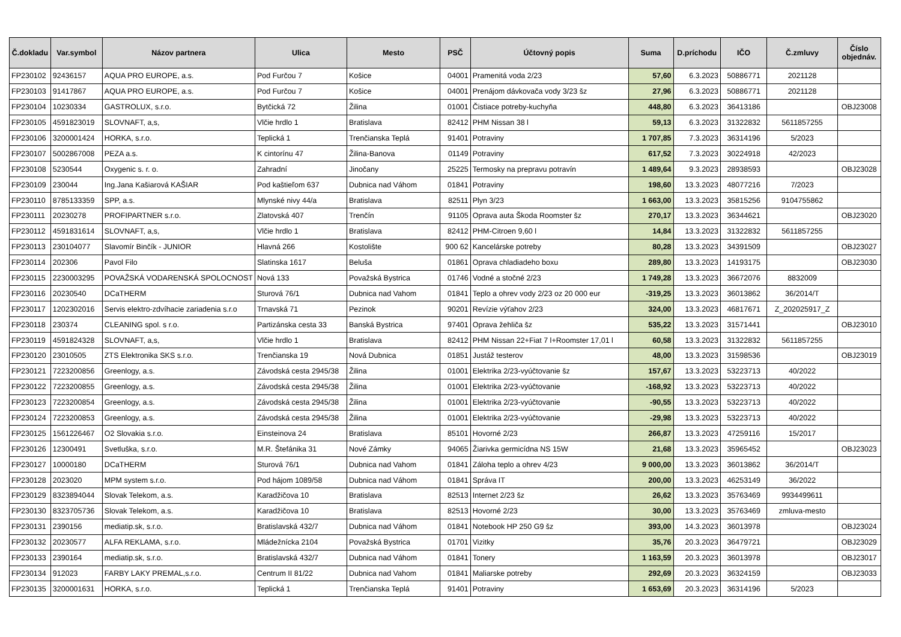| Č.dokladu | Var.symbol | Názov partnera | Ulica | Mesto | PSČ | Účtovný popis | Suma | D.príchodu | IČO | Č.zmluvy | Číslo objednáv. |
| --- | --- | --- | --- | --- | --- | --- | --- | --- | --- | --- | --- |
| FP230102 | 92436157 | AQUA PRO EUROPE, a.s. | Pod Furčou 7 | Košice | 04001 | Pramenitá voda 2/23 | 57,60 | 6.3.2023 | 50886771 | 2021128 | |
| FP230103 | 91417867 | AQUA PRO EUROPE, a.s. | Pod Furčou 7 | Košice | 04001 | Prenájom dávkovača vody 3/23 šz | 27,96 | 6.3.2023 | 50886771 | 2021128 | |
| FP230104 | 10230334 | GASTROLUX, s.r.o. | Bytčická 72 | Žilina | 01001 | Čistiace potreby-kuchyňa | 448,80 | 6.3.2023 | 36413186 | | OBJ23008 |
| FP230105 | 4591823019 | SLOVNAFT, a,s, | Vlčie hrdlo 1 | Bratislava | 82412 | PHM Nissan 38 l | 59,13 | 6.3.2023 | 31322832 | 5611857255 | |
| FP230106 | 3200001424 | HORKA, s.r.o. | Teplická 1 | Trenčianska Teplá | 91401 | Potraviny | 1 707,85 | 7.3.2023 | 36314196 | 5/2023 | |
| FP230107 | 5002867008 | PEZA a.s. | K cintorínu 47 | Žilina-Banova | 01149 | Potraviny | 617,52 | 7.3.2023 | 30224918 | 42/2023 | |
| FP230108 | 5230544 | Oxygenic s. r. o. | Zahradní | Jinočany | 25225 | Termosky na prepravu potravín | 1 489,64 | 9.3.2023 | 28938593 | | OBJ23028 |
| FP230109 | 230044 | Ing.Jana Kašiarová KAŠIAR | Pod kaštieľom 637 | Dubnica nad Váhom | 01841 | Potraviny | 198,60 | 13.3.2023 | 48077216 | 7/2023 | |
| FP230110 | 8785133359 | SPP, a.s. | Mlynské nivy 44/a | Bratislava | 82511 | Plyn 3/23 | 1 663,00 | 13.3.2023 | 35815256 | 9104755862 | |
| FP230111 | 20230278 | PROFIPARTNER s.r.o. | Zlatovská 407 | Trenčín | 91105 | Oprava auta Škoda Roomster šz | 270,17 | 13.3.2023 | 36344621 | | OBJ23020 |
| FP230112 | 4591831614 | SLOVNAFT, a,s, | Vlčie hrdlo 1 | Bratislava | 82412 | PHM-Citroen 9,60 l | 14,84 | 13.3.2023 | 31322832 | 5611857255 | |
| FP230113 | 230104077 | Slavomír Binčík - JUNIOR | Hlavná 266 | Kostolište | 900 62 | Kancelárske potreby | 80,28 | 13.3.2023 | 34391509 | | OBJ23027 |
| FP230114 | 202306 | Pavol Filo | Slatinska 1617 | Beluša | 01861 | Oprava chladiadeho boxu | 289,80 | 13.3.2023 | 14193175 | | OBJ23030 |
| FP230115 | 2230003295 | POVAŽSKÁ VODARENSKÁ SPOLOCNOST | Nová 133 | Považská Bystrica | 01746 | Vodné a stočné 2/23 | 1 749,28 | 13.3.2023 | 36672076 | 8832009 | |
| FP230116 | 20230540 | DCaTHERM | Sturová 76/1 | Dubnica nad Vahom | 01841 | Teplo a ohrev vody 2/23 oz 20 000 eur | -319,25 | 13.3.2023 | 36013862 | 36/2014/T | |
| FP230117 | 1202302016 | Servis elektro-zdvíhacie zariadenia s.r.o | Trnavská 71 | Pezinok | 90201 | Revízie výťahov 2/23 | 324,00 | 13.3.2023 | 46817671 | Z_202025917_Z | |
| FP230118 | 230374 | CLEANING spol. s r.o. | Partizánska cesta 33 | Banská Bystrica | 97401 | Oprava žehliča šz | 535,22 | 13.3.2023 | 31571441 | | OBJ23010 |
| FP230119 | 4591824328 | SLOVNAFT, a,s, | Vlčie hrdlo 1 | Bratislava | 82412 | PHM Nissan 22+Fiat 7 l+Roomster 17,01 l | 60,58 | 13.3.2023 | 31322832 | 5611857255 | |
| FP230120 | 23010505 | ZTS Elektronika SKS s.r.o. | Trenčianska 19 | Nová Dubnica | 01851 | Justáž testerov | 48,00 | 13.3.2023 | 31598536 | | OBJ23019 |
| FP230121 | 7223200856 | Greenlogy, a.s. | Závodská cesta 2945/38 | Žilina | 01001 | Elektrika 2/23-vyúčtovanie šz | 157,67 | 13.3.2023 | 53223713 | 40/2022 | |
| FP230122 | 7223200855 | Greenlogy, a.s. | Závodská cesta 2945/38 | Žilina | 01001 | Elektrika 2/23-vyúčtovanie | -168,92 | 13.3.2023 | 53223713 | 40/2022 | |
| FP230123 | 7223200854 | Greenlogy, a.s. | Závodská cesta 2945/38 | Žilina | 01001 | Elektrika 2/23-vyúčtovanie | -90,55 | 13.3.2023 | 53223713 | 40/2022 | |
| FP230124 | 7223200853 | Greenlogy, a.s. | Závodská cesta 2945/38 | Žilina | 01001 | Elektrika 2/23-vyúčtovanie | -29,98 | 13.3.2023 | 53223713 | 40/2022 | |
| FP230125 | 1561226467 | O2 Slovakia s.r.o. | Einsteinova 24 | Bratislava | 85101 | Hovorné 2/23 | 266,87 | 13.3.2023 | 47259116 | 15/2017 | |
| FP230126 | 12300491 | Svetluška, s.r.o. | M.R. Štefánika 31 | Nové Zámky | 94065 | Žiarivka germicídna NS 15W | 21,68 | 13.3.2023 | 35965452 | | OBJ23023 |
| FP230127 | 10000180 | DCaTHERM | Sturová 76/1 | Dubnica nad Vahom | 01841 | Záloha teplo a ohrev 4/23 | 9 000,00 | 13.3.2023 | 36013862 | 36/2014/T | |
| FP230128 | 2023020 | MPM system s.r.o. | Pod hájom 1089/58 | Dubnica nad Váhom | 01841 | Správa IT | 200,00 | 13.3.2023 | 46253149 | 36/2022 | |
| FP230129 | 8323894044 | Slovak Telekom, a.s. | Karadžičova 10 | Bratislava | 82513 | Internet 2/23 šz | 26,62 | 13.3.2023 | 35763469 | 9934499611 | |
| FP230130 | 8323705736 | Slovak Telekom, a.s. | Karadžičova 10 | Bratislava | 82513 | Hovorné 2/23 | 30,00 | 13.3.2023 | 35763469 | zmluva-mesto | |
| FP230131 | 2390156 | mediatip.sk, s.r.o. | Bratislavská 432/7 | Dubnica nad Váhom | 01841 | Notebook HP 250 G9 šz | 393,00 | 14.3.2023 | 36013978 | | OBJ23024 |
| FP230132 | 20230577 | ALFA REKLAMA, s.r.o. | Mládežnícka 2104 | Považská Bystrica | 01701 | Vizitky | 35,76 | 20.3.2023 | 36479721 | | OBJ23029 |
| FP230133 | 2390164 | mediatip.sk, s.r.o. | Bratislavská 432/7 | Dubnica nad Váhom | 01841 | Tonery | 1 163,59 | 20.3.2023 | 36013978 | | OBJ23017 |
| FP230134 | 912023 | FARBY LAKY PREMAL,s.r.o. | Centrum II 81/22 | Dubnica nad Vahom | 01841 | Maliarske potreby | 292,69 | 20.3.2023 | 36324159 | | OBJ23033 |
| FP230135 | 3200001631 | HORKA, s.r.o. | Teplická 1 | Trenčianska Teplá | 91401 | Potraviny | 1 653,69 | 20.3.2023 | 36314196 | 5/2023 | |